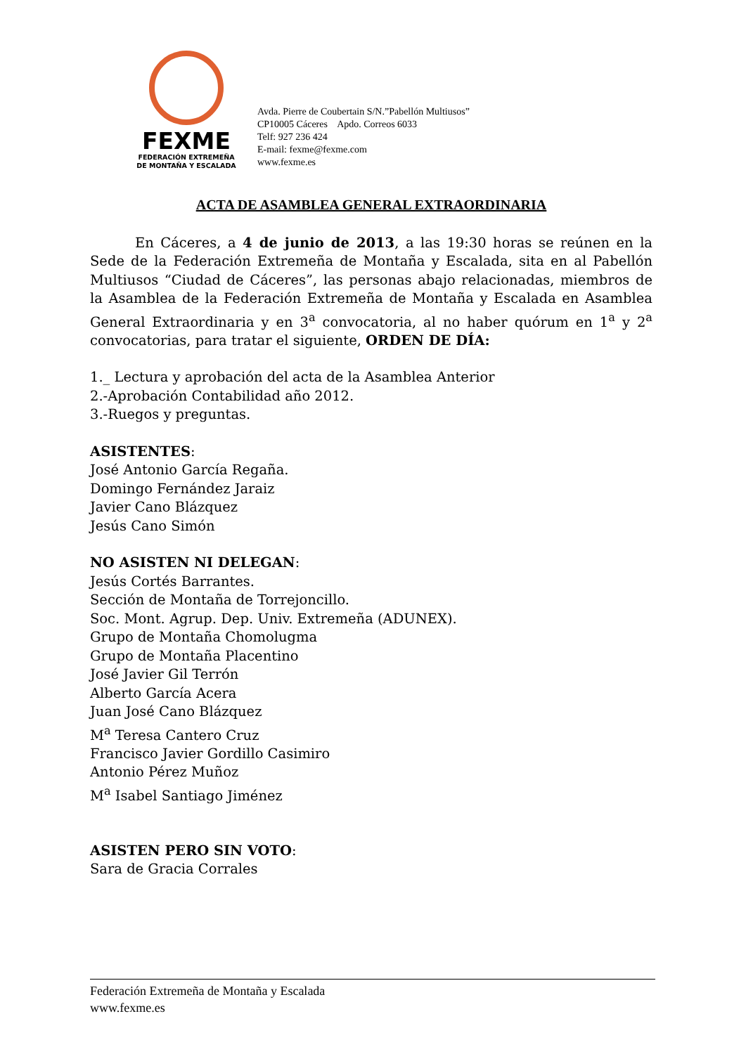FEXME
FEDERACIÓN EXTREMEÑA
DE MONTAÑA Y ESCALADA
Avda. Pierre de Coubertain S/N.”Pabellón Multiusos”
CP10005 Cáceres Apdo. Correos 6033
Telf: 927 236 424
E-mail: fexme@fexme.com
www.fexme.es
ACTA DE ASAMBLEA GENERAL EXTRAORDINARIA
En Cáceres, a 4 de junio de 2013, a las 19:30 horas se reúnen en la Sede de la Federación Extremeña de Montaña y Escalada, sita en al Pabellón Multiusos “Ciudad de Cáceres”, las personas abajo relacionadas, miembros de la Asamblea de la Federación Extremeña de Montaña y Escalada en Asamblea General Extraordinaria y en 3<sup>a</sup> convocatoria, al no haber quórum en 1<sup>a</sup> y 2<sup>a</sup> convocatorias, para tratar el siguiente, ORDEN DE DÍA:
1._ Lectura y aprobación del acta de la Asamblea Anterior
2.-Aprobación Contabilidad año 2012.
3.-Ruegos y preguntas.
ASISTENTES:
José Antonio García Regaña.
Domingo Fernández Jaraiz
Javier Cano Blázquez
Jesús Cano Simón
NO ASISTEN NI DELEGAN:
Jesús Cortés Barrantes.
Sección de Montaña de Torrejoncillo.
Soc. Mont. Agrup. Dep. Univ. Extremeña (ADUNEX).
Grupo de Montaña Chomolugma
Grupo de Montaña Placentino
José Javier Gil Terrón
Alberto García Acera
Juan José Cano Blázquez
M<sup>a</sup> Teresa Cantero Cruz
Francisco Javier Gordillo Casimiro
Antonio Pérez Muñoz
M<sup>a</sup> Isabel Santiago Jiménez
ASISTEN PERO SIN VOTO:
Sara de Gracia Corrales
Federación Extremeña de Montaña y Escalada
www.fexme.es